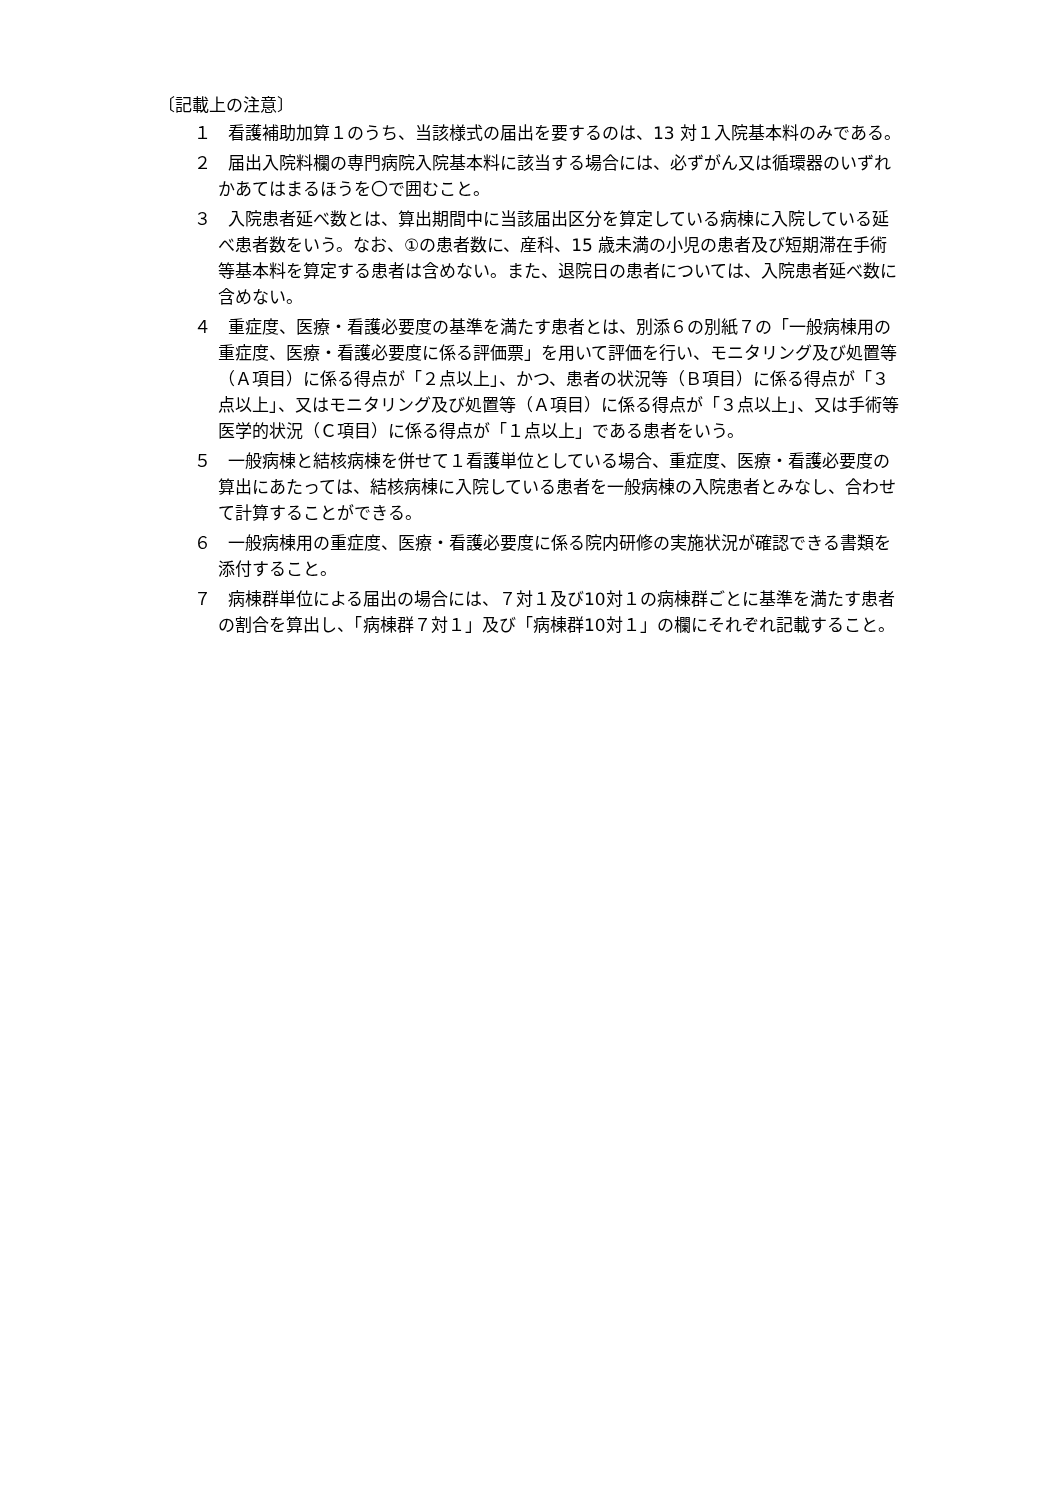〔記載上の注意〕
１　看護補助加算１のうち、当該様式の届出を要するのは、13 対１入院基本料のみである。
２　届出入院料欄の専門病院入院基本料に該当する場合には、必ずがん又は循環器のいずれかあてはまるほうを〇で囲むこと。
３　入院患者延べ数とは、算出期間中に当該届出区分を算定している病棟に入院している延べ患者数をいう。なお、①の患者数に、産科、15 歳未満の小児の患者及び短期滞在手術等基本料を算定する患者は含めない。また、退院日の患者については、入院患者延べ数に含めない。
４　重症度、医療・看護必要度の基準を満たす患者とは、別添６の別紙７の「一般病棟用の重症度、医療・看護必要度に係る評価票」を用いて評価を行い、モニタリング及び処置等（Ａ項目）に係る得点が「２点以上」、かつ、患者の状況等（Ｂ項目）に係る得点が「３点以上」、又はモニタリング及び処置等（Ａ項目）に係る得点が「３点以上」、又は手術等医学的状況（Ｃ項目）に係る得点が「１点以上」である患者をいう。
５　一般病棟と結核病棟を併せて１看護単位としている場合、重症度、医療・看護必要度の算出にあたっては、結核病棟に入院している患者を一般病棟の入院患者とみなし、合わせて計算することができる。
６　一般病棟用の重症度、医療・看護必要度に係る院内研修の実施状況が確認できる書類を添付すること。
７　病棟群単位による届出の場合には、７対１及び10対１の病棟群ごとに基準を満たす患者の割合を算出し、「病棟群７対１」及び「病棟群10対１」の欄にそれぞれ記載すること。